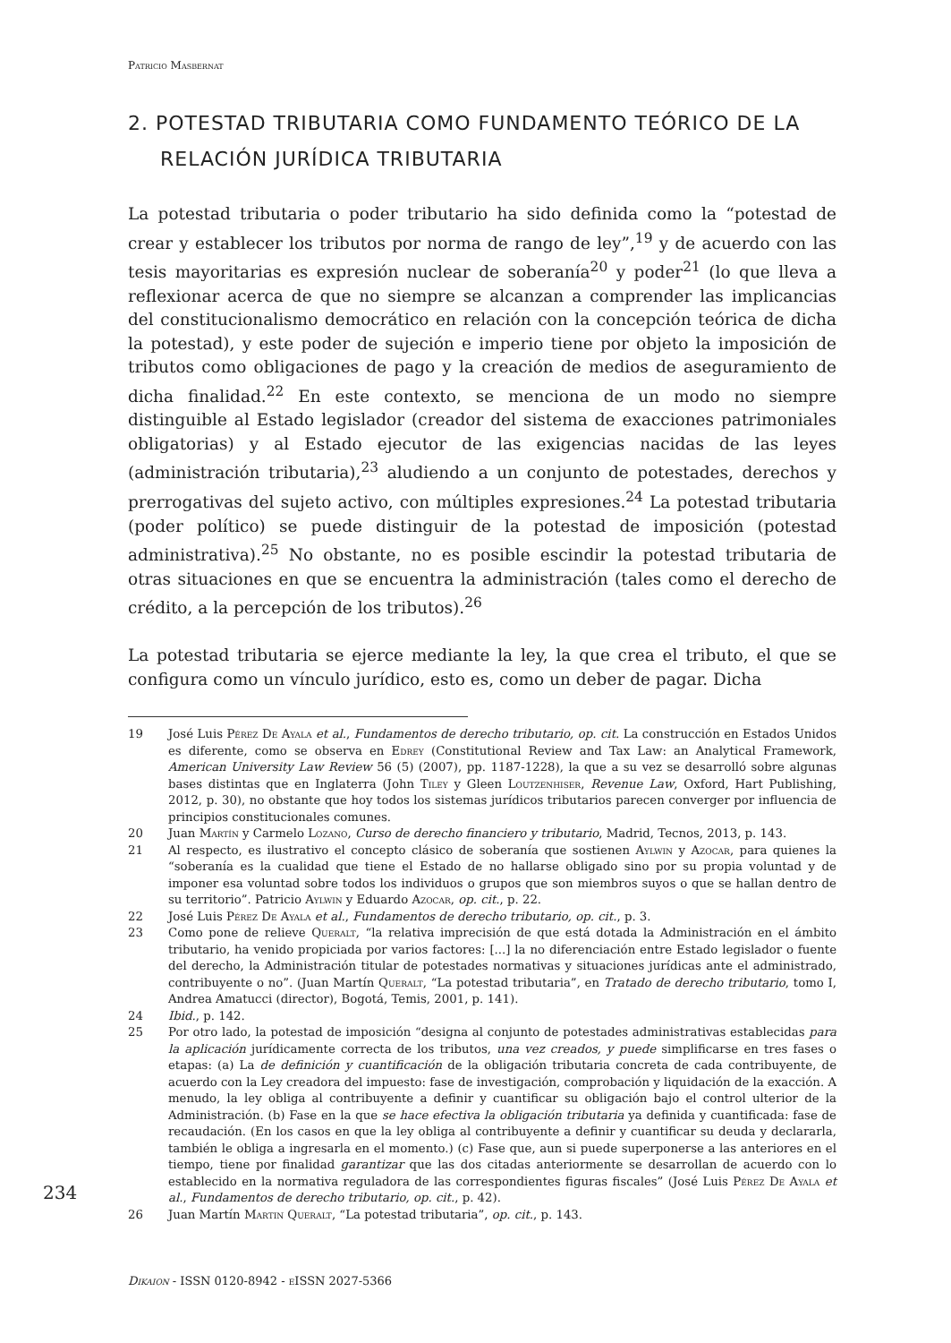Patricio Masbernat
2. POTESTAD TRIBUTARIA COMO FUNDAMENTO TEÓRICO DE LA RELACIÓN JURÍDICA TRIBUTARIA
La potestad tributaria o poder tributario ha sido definida como la “potestad de crear y establecer los tributos por norma de rango de ley”,<sup>19</sup> y de acuerdo con las tesis mayoritarias es expresión nuclear de soberanía<sup>20</sup> y poder<sup>21</sup> (lo que lleva a reflexionar acerca de que no siempre se alcanzan a comprender las implicancias del constitucionalismo democrático en relación con la concepción teórica de dicha la potestad), y este poder de sujeción e imperio tiene por objeto la imposición de tributos como obligaciones de pago y la creación de medios de aseguramiento de dicha finalidad.<sup>22</sup> En este contexto, se menciona de un modo no siempre distinguible al Estado legislador (creador del sistema de exacciones patrimoniales obligatorias) y al Estado ejecutor de las exigencias nacidas de las leyes (administración tributaria),<sup>23</sup> aludiendo a un conjunto de potestades, derechos y prerrogativas del sujeto activo, con múltiples expresiones.<sup>24</sup> La potestad tributaria (poder político) se puede distinguir de la potestad de imposición (potestad administrativa).<sup>25</sup> No obstante, no es posible escindir la potestad tributaria de otras situaciones en que se encuentra la administración (tales como el derecho de crédito, a la percepción de los tributos).<sup>26</sup>
La potestad tributaria se ejerce mediante la ley, la que crea el tributo, el que se configura como un vínculo jurídico, esto es, como un deber de pagar. Dicha
19 José Luis Pérez De Ayala et al., Fundamentos de derecho tributario, op. cit. La construcción en Estados Unidos es diferente, como se observa en Edrey (Constitutional Review and Tax Law: an Analytical Framework, American University Law Review 56 (5) (2007), pp. 1187-1228), la que a su vez se desarrolló sobre algunas bases distintas que en Inglaterra (John Tiley y Gleen Loutzenhiser, Revenue Law, Oxford, Hart Publishing, 2012, p. 30), no obstante que hoy todos los sistemas jurídicos tributarios parecen converger por influencia de principios constitucionales comunes.
20 Juan Martín y Carmelo Lozano, Curso de derecho financiero y tributario, Madrid, Tecnos, 2013, p. 143.
21 Al respecto, es ilustrativo el concepto clásico de soberanía que sostienen Aylwin y Azocar, para quienes la “soberanía es la cualidad que tiene el Estado de no hallarse obligado sino por su propia voluntad y de imponer esa voluntad sobre todos los individuos o grupos que son miembros suyos o que se hallan dentro de su territorio”. Patricio Aylwin y Eduardo Azocar, op. cit., p. 22.
22 José Luis Pérez De Ayala et al., Fundamentos de derecho tributario, op. cit., p. 3.
23 Como pone de relieve Queralt, “la relativa imprecisión de que está dotada la Administración en el ámbito tributario, ha venido propiciada por varios factores: [...] la no diferenciación entre Estado legislador o fuente del derecho, la Administración titular de potestades normativas y situaciones jurídicas ante el administrado, contribuyente o no”. (Juan Martín Queralt, “La potestad tributaria”, en Tratado de derecho tributario, tomo I, Andrea Amatucci (director), Bogotá, Temis, 2001, p. 141).
24 Ibid., p. 142.
25 Por otro lado, la potestad de imposición “designa al conjunto de potestades administrativas establecidas para la aplicación jurídicamente correcta de los tributos, una vez creados, y puede simplificarse en tres fases o etapas: (a) La de definición y cuantificación de la obligación tributaria concreta de cada contribuyente, de acuerdo con la Ley creadora del impuesto: fase de investigación, comprobación y liquidación de la exacción. A menudo, la ley obliga al contribuyente a definir y cuantificar su obligación bajo el control ulterior de la Administración. (b) Fase en la que se hace efectiva la obligación tributaria ya definida y cuantificada: fase de recaudación. (En los casos en que la ley obliga al contribuyente a definir y cuantificar su deuda y declararla, también le obliga a ingresarla en el momento.) (c) Fase que, aun si puede superponerse a las anteriores en el tiempo, tiene por finalidad garantizar que las dos citadas anteriormente se desarrollan de acuerdo con lo establecido en la normativa reguladora de las correspondientes figuras fiscales” (José Luis Pérez De Ayala et al., Fundamentos de derecho tributario, op. cit., p. 42).
26 Juan Martín Martin Queralt, “La potestad tributaria”, op. cit., p. 143.
234
Dikaion - ISSN 0120-8942 - e ISSN 2027-5366